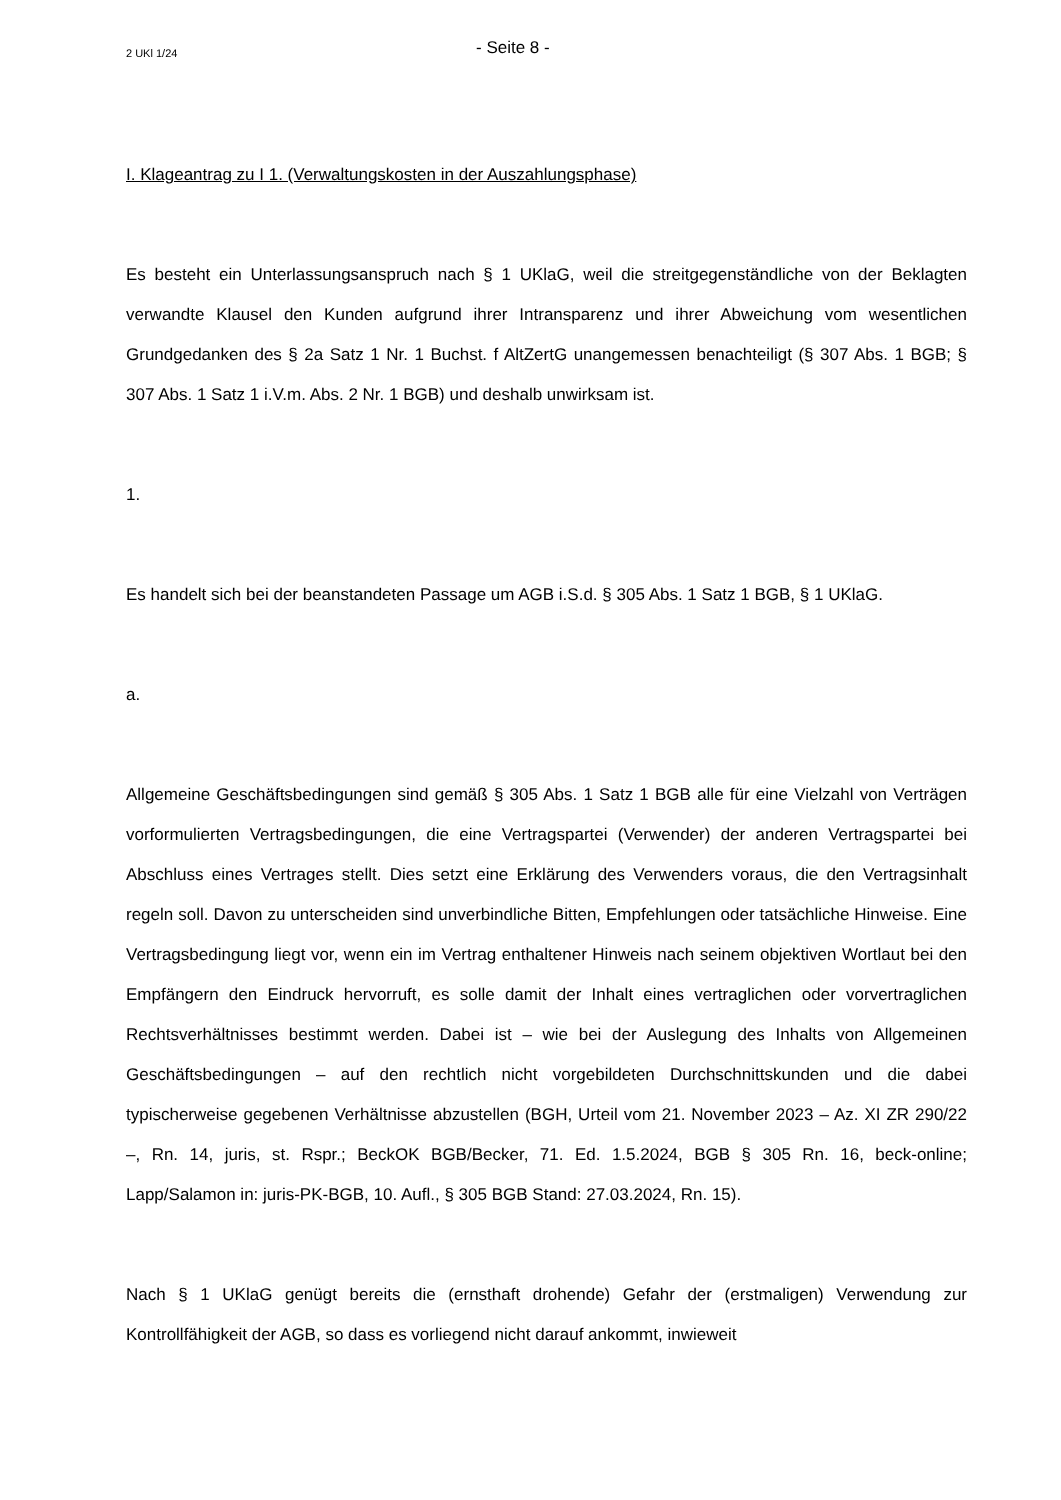2 UKl 1/24 - Seite 8 -
I. Klageantrag zu I 1. (Verwaltungskosten in der Auszahlungsphase)
Es besteht ein Unterlassungsanspruch nach § 1 UKlaG, weil die streitgegenständliche von der Beklagten verwandte Klausel den Kunden aufgrund ihrer Intransparenz und ihrer Abweichung vom wesentlichen Grundgedanken des § 2a Satz 1 Nr. 1 Buchst. f AltZertG unangemessen benachteiligt (§ 307 Abs. 1 BGB; § 307 Abs. 1 Satz 1 i.V.m. Abs. 2 Nr. 1 BGB) und deshalb unwirksam ist.
1.
Es handelt sich bei der beanstandeten Passage um AGB i.S.d. § 305 Abs. 1 Satz 1 BGB, § 1 UKlaG.
a.
Allgemeine Geschäftsbedingungen sind gemäß § 305 Abs. 1 Satz 1 BGB alle für eine Vielzahl von Verträgen vorformulierten Vertragsbedingungen, die eine Vertragspartei (Verwender) der anderen Vertragspartei bei Abschluss eines Vertrages stellt. Dies setzt eine Erklärung des Verwenders voraus, die den Vertragsinhalt regeln soll. Davon zu unterscheiden sind unverbindliche Bitten, Empfehlungen oder tatsächliche Hinweise. Eine Vertragsbedingung liegt vor, wenn ein im Vertrag enthaltener Hinweis nach seinem objektiven Wortlaut bei den Empfängern den Eindruck hervorruft, es solle damit der Inhalt eines vertraglichen oder vorvertraglichen Rechtsverhältnisses bestimmt werden. Dabei ist – wie bei der Auslegung des Inhalts von Allgemeinen Geschäftsbedingungen – auf den rechtlich nicht vorgebildeten Durchschnittskunden und die dabei typischerweise gegebenen Verhältnisse abzustellen (BGH, Urteil vom 21. November 2023 – Az. XI ZR 290/22 –, Rn. 14, juris, st. Rspr.; BeckOK BGB/Becker, 71. Ed. 1.5.2024, BGB § 305 Rn. 16, beck-online; Lapp/Salamon in: juris-PK-BGB, 10. Aufl., § 305 BGB Stand: 27.03.2024, Rn. 15).
Nach § 1 UKlaG genügt bereits die (ernsthaft drohende) Gefahr der (erstmaligen) Verwendung zur Kontrollfähigkeit der AGB, so dass es vorliegend nicht darauf ankommt, inwieweit